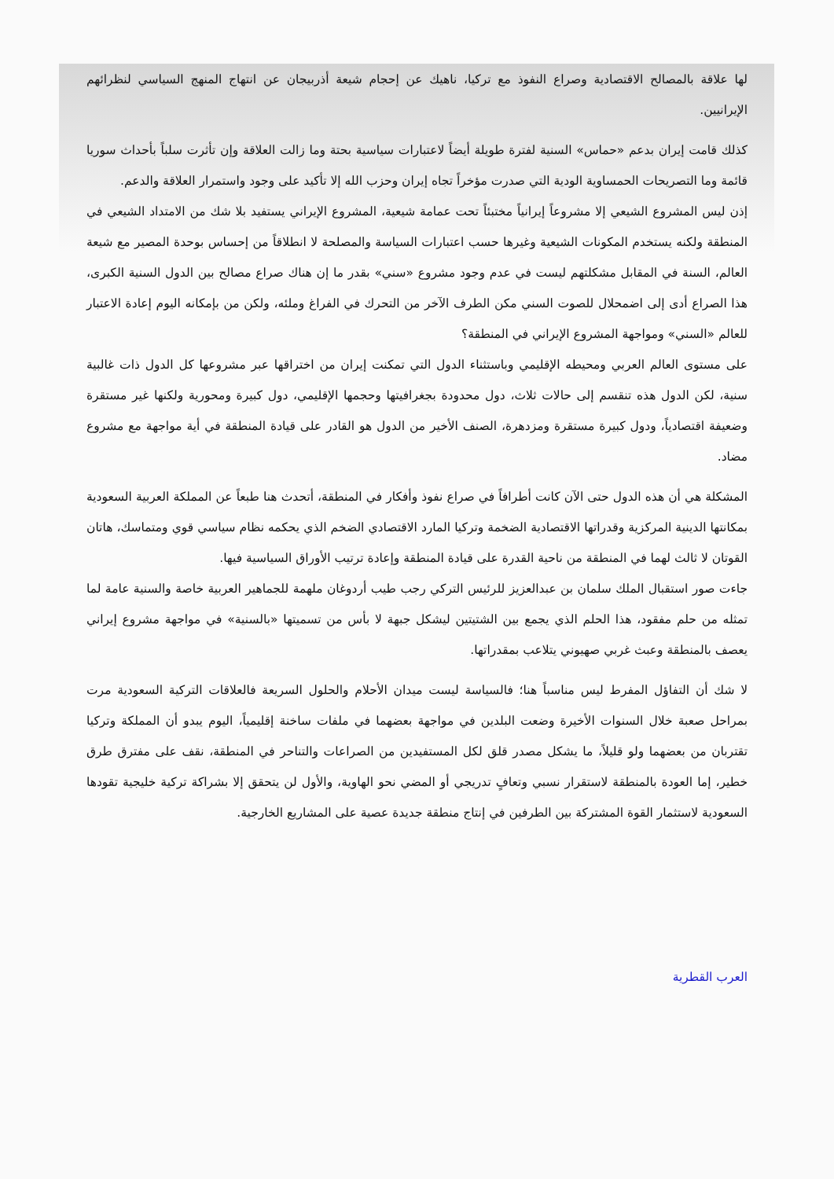لها علاقة بالمصالح الاقتصادية وصراع النفوذ مع تركيا، ناهيك عن إحجام شيعة أذربيجان عن انتهاج المنهج السياسي لنظرائهم الإيرانيين.
كذلك قامت إيران بدعم «حماس» السنية لفترة طويلة أيضاً لاعتبارات سياسية بحتة وما زالت العلاقة وإن تأثرت سلباً بأحداث سوريا قائمة وما التصريحات الحمساوية الودية التي صدرت مؤخراً تجاه إيران وحزب الله إلا تأكيد على وجود واستمرار العلاقة والدعم.
إذن ليس المشروع الشيعي إلا مشروعاً إيرانياً مختبئاً تحت عمامة شيعية، المشروع الإيراني يستفيد بلا شك من الامتداد الشيعي في المنطقة ولكنه يستخدم المكونات الشيعية وغيرها حسب اعتبارات السياسة والمصلحة لا انطلاقاً من إحساس بوحدة المصير مع شيعة العالم، السنة في المقابل مشكلتهم ليست في عدم وجود مشروع «سني» بقدر ما إن هناك صراع مصالح بين الدول السنية الكبرى، هذا الصراع أدى إلى اضمحلال للصوت السني مكن الطرف الآخر من التحرك في الفراغ وملئه، ولكن من بإمكانه اليوم إعادة الاعتبار للعالم «السني» ومواجهة المشروع الإيراني في المنطقة؟
على مستوى العالم العربي ومحيطه الإقليمي وباستثناء الدول التي تمكنت إيران من اختراقها عبر مشروعها كل الدول ذات غالبية سنية، لكن الدول هذه تنقسم إلى حالات ثلاث، دول محدودة بجغرافيتها وحجمها الإقليمي، دول كبيرة ومحورية ولكنها غير مستقرة وضعيفة اقتصادياً، ودول كبيرة مستقرة ومزدهرة، الصنف الأخير من الدول هو القادر على قيادة المنطقة في أية مواجهة مع مشروع مضاد.
المشكلة هي أن هذه الدول حتى الآن كانت أطرافاً في صراع نفوذ وأفكار في المنطقة، أتحدث هنا طبعاً عن المملكة العربية السعودية بمكانتها الدينية المركزية وقدراتها الاقتصادية الضخمة وتركيا المارد الاقتصادي الضخم الذي يحكمه نظام سياسي قوي ومتماسك، هاتان القوتان لا ثالث لهما في المنطقة من ناحية القدرة على قيادة المنطقة وإعادة ترتيب الأوراق السياسية فيها.
جاءت صور استقبال الملك سلمان بن عبدالعزيز للرئيس التركي رجب طيب أردوغان ملهمة للجماهير العربية خاصة والسنية عامة لما تمثله من حلم مفقود، هذا الحلم الذي يجمع بين الشتيتين ليشكل جبهة لا بأس من تسميتها «بالسنية» في مواجهة مشروع إيراني يعصف بالمنطقة وعبث غربي صهيوني يتلاعب بمقدراتها.
لا شك أن التفاؤل المفرط ليس مناسباً هنا؛ فالسياسة ليست ميدان الأحلام والحلول السريعة فالعلاقات التركية السعودية مرت بمراحل صعبة خلال السنوات الأخيرة وضعت البلدين في مواجهة بعضهما في ملفات ساخنة إقليمياً، اليوم يبدو أن المملكة وتركيا تقتربان من بعضهما ولو قليلاً، ما يشكل مصدر قلق لكل المستفيدين من الصراعات والتناحر في المنطقة، نقف على مفترق طرق خطير، إما العودة بالمنطقة لاستقرار نسبي وتعافٍ تدريجي أو المضي نحو الهاوية، والأول لن يتحقق إلا بشراكة تركية خليجية تقودها السعودية لاستثمار القوة المشتركة بين الطرفين في إنتاج منطقة جديدة عصية على المشاريع الخارجية.
العرب القطرية